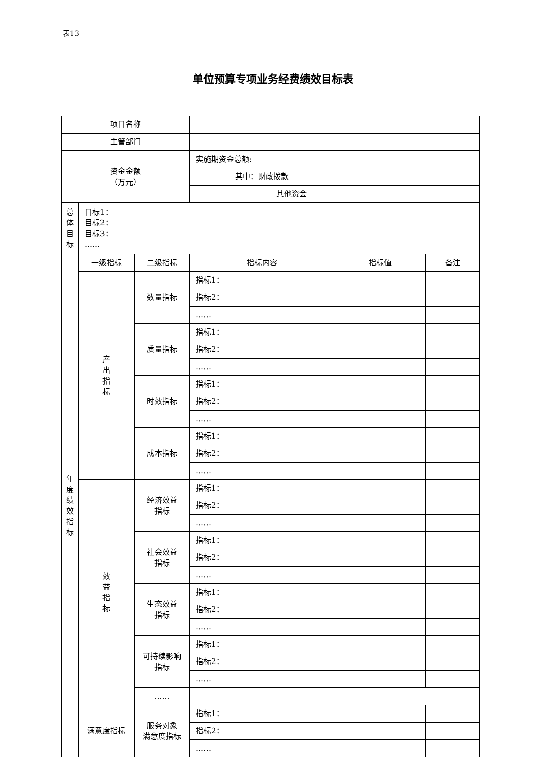表13
单位预算专项业务经费绩效目标表
| 项目名称 | | | | | |
| 主管部门 | | | | | |
| 资金金额 （万元） | | | 实施期资金总额: | | |
| | | | 其中：财政拨款 | | |
| | | | 其他资金 | | |
| 总 体 目 标 | 目标1： 目标2： 目标3： …… | | | | |
| 年 度 绩 效 指 标 | 一级指标 | 二级指标 | 指标内容 | 指标值 | 备注 |
| | 产 出 指 标 | 数量指标 | 指标1： | | |
| | | | 指标2： | | |
| | | | …… | | |
| | | 质量指标 | 指标1： | | |
| | | | 指标2： | | |
| | | | …… | | |
| | | 时效指标 | 指标1： | | |
| | | | 指标2： | | |
| | | | …… | | |
| | | 成本指标 | 指标1： | | |
| | | | 指标2： | | |
| | | | …… | | |
| | 效 益 指 标 | 经济效益 指标 | 指标1： | | |
| | | | 指标2： | | |
| | | | …… | | |
| | | 社会效益 指标 | 指标1： | | |
| | | | 指标2： | | |
| | | | …… | | |
| | | 生态效益 指标 | 指标1： | | |
| | | | 指标2： | | |
| | | | …… | | |
| | | 可持续影响 指标 | 指标1： | | |
| | | | 指标2： | | |
| | | | …… | | |
| | | …… | | | |
| | 满意度指标 | 服务对象 满意度指标 | 指标1： | | |
| | | | 指标2： | | |
| | | | …… | | |